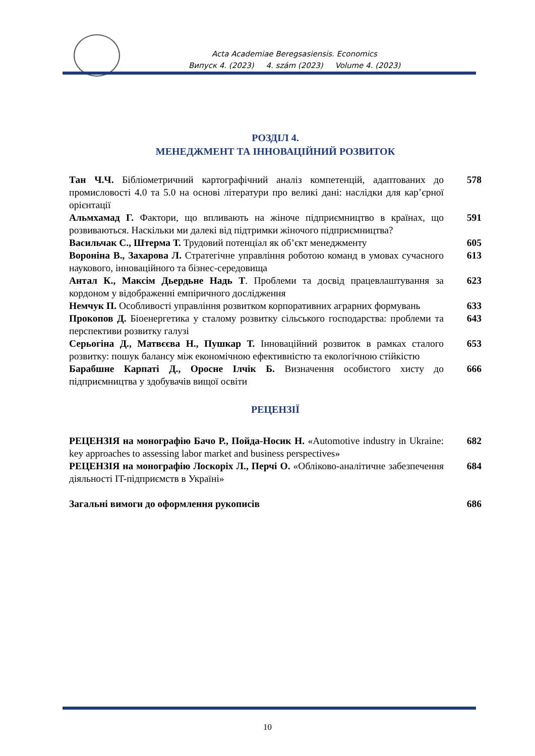Acta Academiae Beregsasiensis. Economics
Випуск 4. (2023) 4. szám (2023) Volume 4. (2023)
РОЗДІЛ 4.
МЕНЕДЖМЕНТ ТА ІННОВАЦІЙНИЙ РОЗВИТОК
| Тан Ч.Ч. Бібліометричний картографічний аналіз компетенцій, адаптованих до промисловості 4.0 та 5.0 на основі літератури про великі дані: наслідки для кар’єрної орієнтації | 578 |
| Альмхамад Г. Фактори, що впливають на жіноче підприємництво в країнах, що розвиваються. Наскільки ми далекі від підтримки жіночого підприємництва? | 591 |
| Васильчак С., Штерма Т. Трудовий потенціал як об’єкт менеджменту | 605 |
| Вороніна В., Захарова Л. Стратегічне управління роботою команд в умовах сучасного наукового, інноваційного та бізнес-середовища | 613 |
| Антал К., Максім Дьердьне Надь Т . Проблеми та досвід працевлаштування за кордоном у відображенні емпіричного дослідження | 623 |
| Немчук П. Особливості управління розвитком корпоративних аграрних формувань | 633 |
| Прокопов Д. Біоенергетика у сталому розвитку сільського господарства: проблеми та перспективи розвитку галузі | 643 |
| Серьогіна Д., Матвєєва Н., Пушкар Т. Інноваційний розвиток в рамках сталого розвитку: пошук балансу між економічною ефективністю та екологічною стійкістю | 653 |
| Барабшне Карпаті Д., Оросне Ілчік Б. Визначення особистого хисту до підприємництва у здобувачів вищої освіти | 666 |
РЕЦЕНЗІЇ
| РЕЦЕНЗІЯ на монографію Бачо Р., Пойда-Носик Н. «Automotive industry in Ukraine: key approaches to assessing labor market and business perspectives» | 682 |
| РЕЦЕНЗІЯ на монографію Лоскоріх Л., Перчі О. «Обліково-аналітичне забезпечення діяльності IT-підприємств в Україні» | 684 |
| Загальні вимоги до оформлення рукописів | 686 |
10